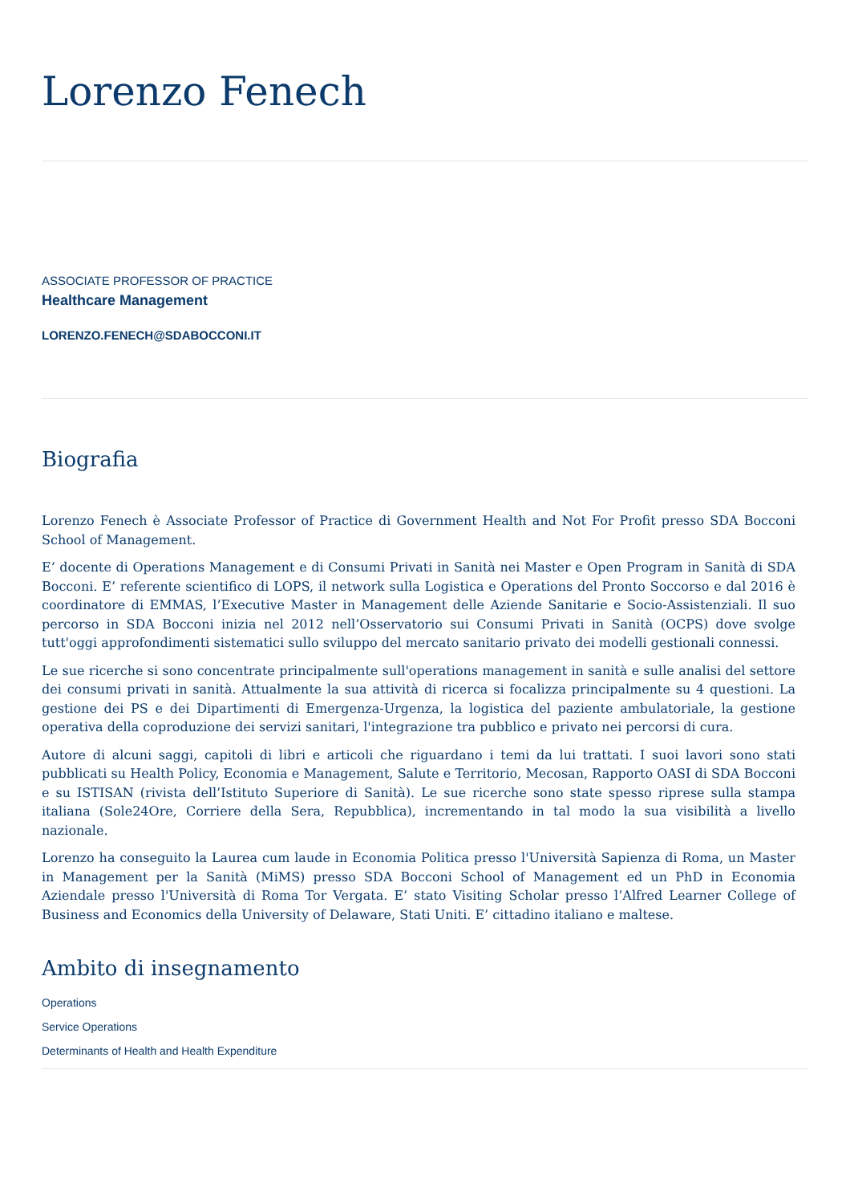Lorenzo Fenech
ASSOCIATE PROFESSOR OF PRACTICE
Healthcare Management
LORENZO.FENECH@SDABOCCONI.IT
Biografia
Lorenzo Fenech è Associate Professor of Practice di Government Health and Not For Profit presso SDA Bocconi School of Management.
E’ docente di Operations Management e di Consumi Privati in Sanità nei Master e Open Program in Sanità di SDA Bocconi. E’ referente scientifico di LOPS, il network sulla Logistica e Operations del Pronto Soccorso e dal 2016 è coordinatore di EMMAS, l’Executive Master in Management delle Aziende Sanitarie e Socio-Assistenziali. Il suo percorso in SDA Bocconi inizia nel 2012 nell’Osservatorio sui Consumi Privati in Sanità (OCPS) dove svolge tutt'oggi approfondimenti sistematici sullo sviluppo del mercato sanitario privato dei modelli gestionali connessi.
Le sue ricerche si sono concentrate principalmente sull'operations management in sanità e sulle analisi del settore dei consumi privati in sanità. Attualmente la sua attività di ricerca si focalizza principalmente su 4 questioni. La gestione dei PS e dei Dipartimenti di Emergenza-Urgenza, la logistica del paziente ambulatoriale, la gestione operativa della coproduzione dei servizi sanitari, l'integrazione tra pubblico e privato nei percorsi di cura.
Autore di alcuni saggi, capitoli di libri e articoli che riguardano i temi da lui trattati. I suoi lavori sono stati pubblicati su Health Policy, Economia e Management, Salute e Territorio, Mecosan, Rapporto OASI di SDA Bocconi e su ISTISAN (rivista dell’Istituto Superiore di Sanità). Le sue ricerche sono state spesso riprese sulla stampa italiana (Sole24Ore, Corriere della Sera, Repubblica), incrementando in tal modo la sua visibilità a livello nazionale.
Lorenzo ha conseguito la Laurea cum laude in Economia Politica presso l'Università Sapienza di Roma, un Master in Management per la Sanità (MiMS) presso SDA Bocconi School of Management ed un PhD in Economia Aziendale presso l'Università di Roma Tor Vergata. E’ stato Visiting Scholar presso l’Alfred Learner College of Business and Economics della University of Delaware, Stati Uniti. E’ cittadino italiano e maltese.
Ambito di insegnamento
Operations
Service Operations
Determinants of Health and Health Expenditure